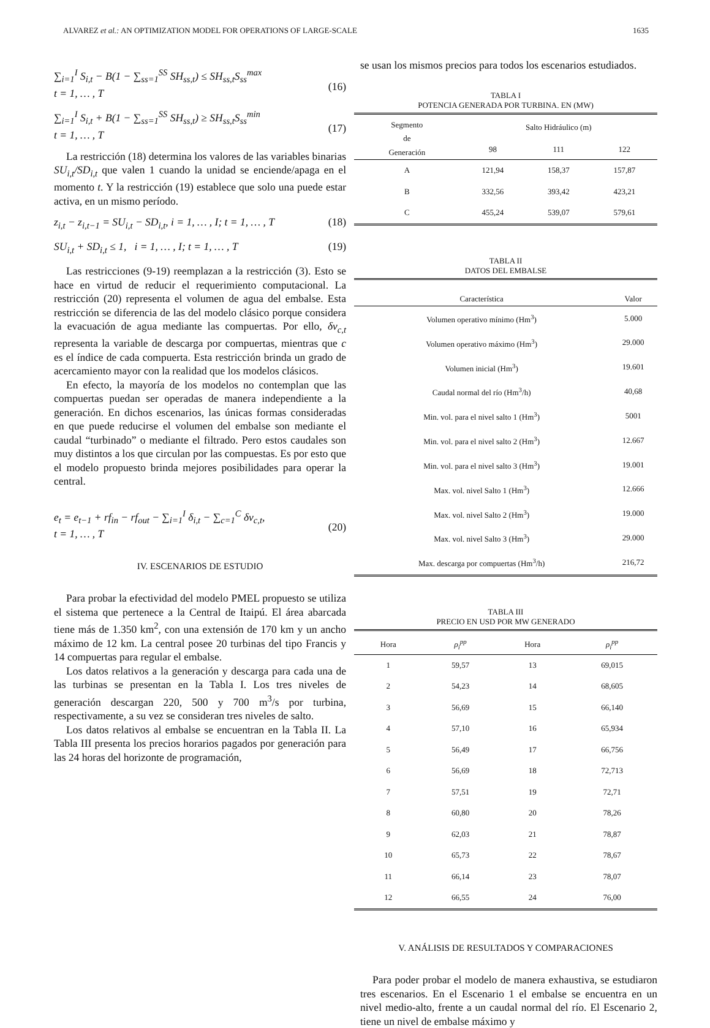ALVAREZ et al.: AN OPTIMIZATION MODEL FOR OPERATIONS OF LARGE-SCALE 1635
∑<sub>i=1</sub><sup>I</sup> S<sub>i,t</sub> − B(1 − ∑<sub>ss=1</sub><sup>SS</sup> SH<sub>ss,t</sub>) ≤ SH<sub>ss,t</sub>S<sub>ss</sub><sup>max</sup>
t = 1, … , T
(16)
∑<sub>i=1</sub><sup>I</sup> S<sub>i,t</sub> + B(1 − ∑<sub>ss=1</sub><sup>SS</sup> SH<sub>ss,t</sub>) ≥ SH<sub>ss,t</sub>S<sub>ss</sub><sup>min</sup>
t = 1, … , T
(17)
La restricción (18) determina los valores de las variables binarias SU<sub>i,t</sub>/SD<sub>i,t</sub> que valen 1 cuando la unidad se enciende/apaga en el momento t. Y la restricción (19) establece que solo una puede estar activa, en un mismo período.
z<sub>i,t</sub> − z<sub>i,t−1</sub> = SU<sub>i,t</sub> − SD<sub>i,t</sub>, i = 1, … , I; t = 1, … , T (18)
SU<sub>i,t</sub> + SD<sub>i,t</sub> ≤ 1, i = 1, … , I; t = 1, … , T (19)
Las restricciones (9-19) reemplazan a la restricción (3). Esto se hace en virtud de reducir el requerimiento computacional. La restricción (20) representa el volumen de agua del embalse. Esta restricción se diferencia de las del modelo clásico porque considera la evacuación de agua mediante las compuertas. Por ello, δv<sub>c,t</sub> representa la variable de descarga por compuertas, mientras que c es el índice de cada compuerta. Esta restricción brinda un grado de acercamiento mayor con la realidad que los modelos clásicos.
En efecto, la mayoría de los modelos no contemplan que las compuertas puedan ser operadas de manera independiente a la generación. En dichos escenarios, las únicas formas consideradas en que puede reducirse el volumen del embalse son mediante el caudal “turbinado” o mediante el filtrado. Pero estos caudales son muy distintos a los que circulan por las compuestas. Es por esto que el modelo propuesto brinda mejores posibilidades para operar la central.
e<sub>t</sub> = e<sub>t−1</sub> + rf<sub>in</sub> − rf<sub>out</sub> − ∑<sub>i=1</sub><sup>I</sup> δ<sub>i,t</sub> − ∑<sub>c=1</sub><sup>C</sup> δv<sub>c,t</sub>,
t = 1, … , T
(20)
IV. ESCENARIOS DE ESTUDIO
Para probar la efectividad del modelo PMEL propuesto se utiliza el sistema que pertenece a la Central de Itaipú. El área abarcada tiene más de 1.350 km<sup>2</sup>, con una extensión de 170 km y un ancho máximo de 12 km. La central posee 20 turbinas del tipo Francis y 14 compuertas para regular el embalse.
Los datos relativos a la generación y descarga para cada una de las turbinas se presentan en la Tabla I. Los tres niveles de generación descargan 220, 500 y 700 m<sup>3</sup>/s por turbina, respectivamente, a su vez se consideran tres niveles de salto.
Los datos relativos al embalse se encuentran en la Tabla II. La Tabla III presenta los precios horarios pagados por generación para las 24 horas del horizonte de programación,
se usan los mismos precios para todos los escenarios estudiados.
TABLA I
POTENCIA GENERADA POR TURBINA. EN (MW)
| Segmento de Generación | Salto Hidráulico (m) | | |
| --- | --- | --- | --- |
| | 98 | 111 | 122 |
| A | 121,94 | 158,37 | 157,87 |
| B | 332,56 | 393,42 | 423,21 |
| C | 455,24 | 539,07 | 579,61 |
TABLA II
DATOS DEL EMBALSE
| Característica | Valor |
| --- | --- |
| Volumen operativo mínimo (Hm<sup>3</sup>) | 5.000 |
| Volumen operativo máximo (Hm<sup>3</sup>) | 29.000 |
| Volumen inicial (Hm<sup>3</sup>) | 19.601 |
| Caudal normal del río (Hm<sup>3</sup>/h) | 40,68 |
| Min. vol. para el nivel salto 1 (Hm<sup>3</sup>) | 5001 |
| Min. vol. para el nivel salto 2 (Hm<sup>3</sup>) | 12.667 |
| Min. vol. para el nivel salto 3 (Hm<sup>3</sup>) | 19.001 |
| Max. vol. nivel Salto 1 (Hm<sup>3</sup>) | 12.666 |
| Max. vol. nivel Salto 2 (Hm<sup>3</sup>) | 19.000 |
| Max. vol. nivel Salto 3 (Hm<sup>3</sup>) | 29.000 |
| Max. descarga por compuertas (Hm<sup>3</sup>/h) | 216,72 |
TABLA III
PRECIO EN USD POR MW GENERADO
| Hora | ρ<sub>i</sub><sup>pp</sup> | Hora | ρ<sub>i</sub><sup>pp</sup> |
| --- | --- | --- | --- |
| 1 | 59,57 | 13 | 69,015 |
| 2 | 54,23 | 14 | 68,605 |
| 3 | 56,69 | 15 | 66,140 |
| 4 | 57,10 | 16 | 65,934 |
| 5 | 56,49 | 17 | 66,756 |
| 6 | 56,69 | 18 | 72,713 |
| 7 | 57,51 | 19 | 72,71 |
| 8 | 60,80 | 20 | 78,26 |
| 9 | 62,03 | 21 | 78,87 |
| 10 | 65,73 | 22 | 78,67 |
| 11 | 66,14 | 23 | 78,07 |
| 12 | 66,55 | 24 | 76,00 |
V. ANÁLISIS DE RESULTADOS Y COMPARACIONES
Para poder probar el modelo de manera exhaustiva, se estudiaron tres escenarios. En el Escenario 1 el embalse se encuentra en un nivel medio-alto, frente a un caudal normal del río. El Escenario 2, tiene un nivel de embalse máximo y